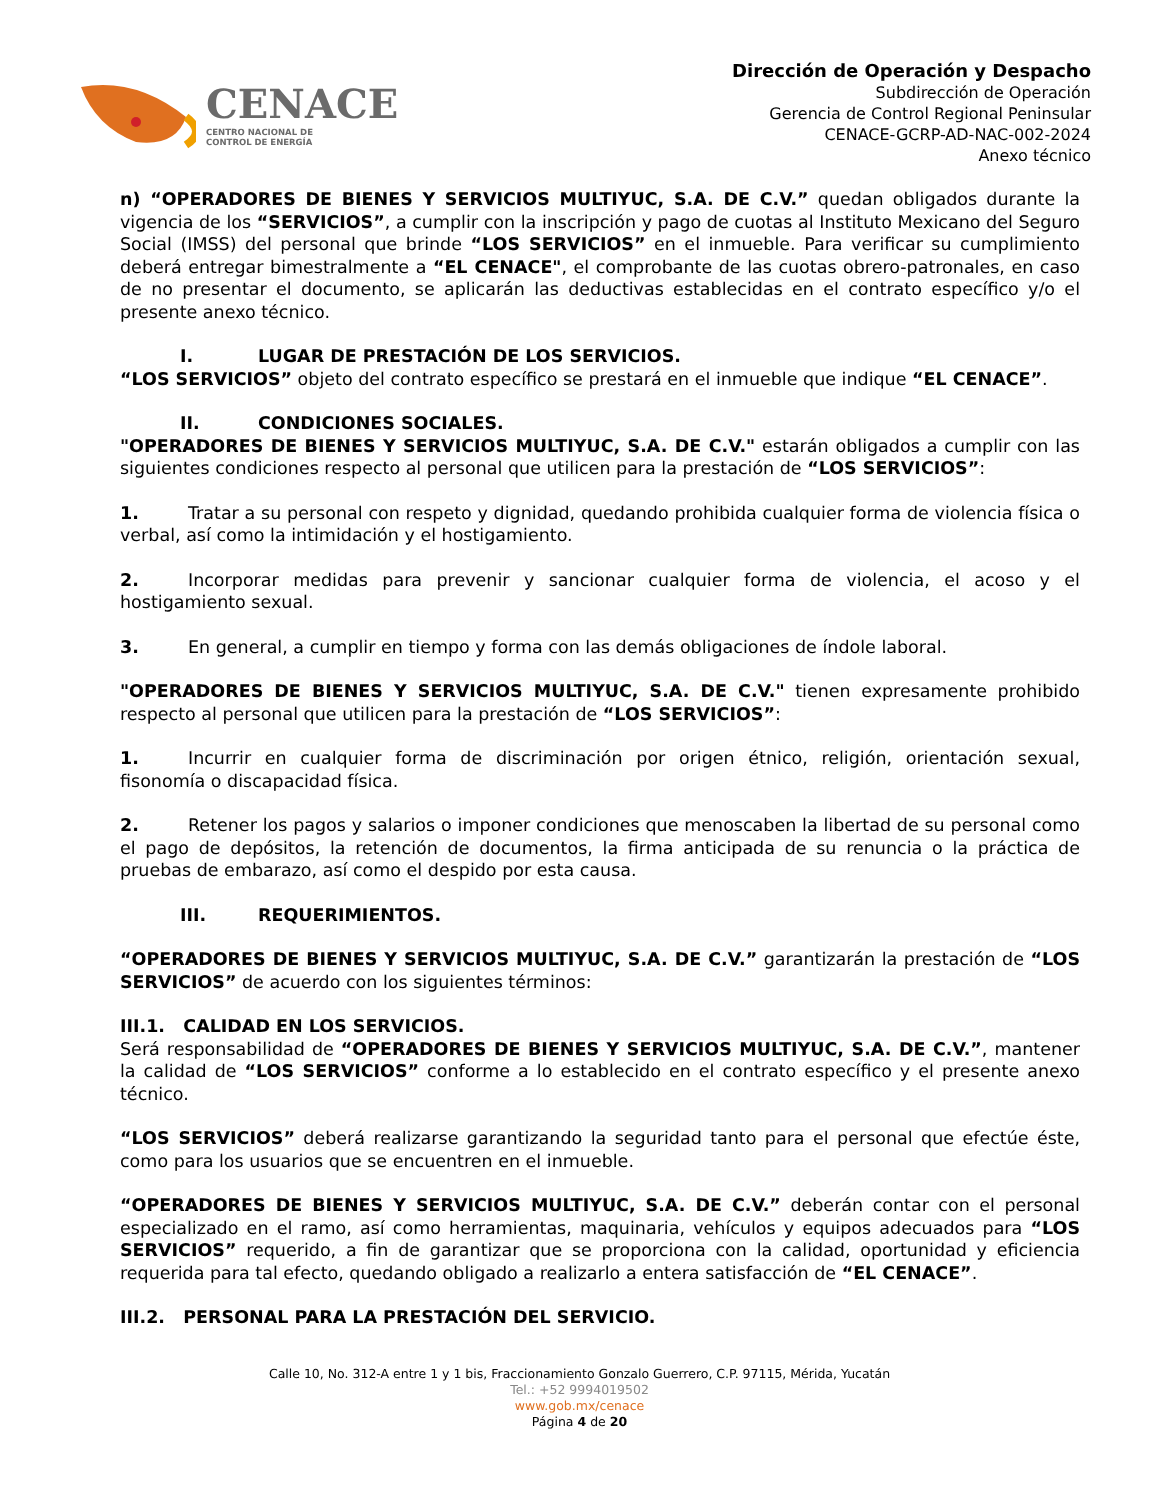CENACE
CENTRO NACIONAL DE
CONTROL DE ENERGÍA
Dirección de Operación y Despacho
Subdirección de Operación
Gerencia de Control Regional Peninsular
CENACE-GCRP-AD-NAC-002-2024
Anexo técnico
n) “OPERADORES DE BIENES Y SERVICIOS MULTIYUC, S.A. DE C.V.” quedan obligados durante la vigencia de los “SERVICIOS”, a cumplir con la inscripción y pago de cuotas al Instituto Mexicano del Seguro Social (IMSS) del personal que brinde “LOS SERVICIOS” en el inmueble. Para verificar su cumplimiento deberá entregar bimestralmente a “EL CENACE", el comprobante de las cuotas obrero-patronales, en caso de no presentar el documento, se aplicarán las deductivas establecidas en el contrato específico y/o el presente anexo técnico.
I. LUGAR DE PRESTACIÓN DE LOS SERVICIOS.
“LOS SERVICIOS” objeto del contrato específico se prestará en el inmueble que indique “EL CENACE”.
II. CONDICIONES SOCIALES.
"OPERADORES DE BIENES Y SERVICIOS MULTIYUC, S.A. DE C.V." estarán obligados a cumplir con las siguientes condiciones respecto al personal que utilicen para la prestación de “LOS SERVICIOS”:
1. Tratar a su personal con respeto y dignidad, quedando prohibida cualquier forma de violencia física o verbal, así como la intimidación y el hostigamiento.
2. Incorporar medidas para prevenir y sancionar cualquier forma de violencia, el acoso y el hostigamiento sexual.
3. En general, a cumplir en tiempo y forma con las demás obligaciones de índole laboral.
"OPERADORES DE BIENES Y SERVICIOS MULTIYUC, S.A. DE C.V." tienen expresamente prohibido respecto al personal que utilicen para la prestación de “LOS SERVICIOS”:
1. Incurrir en cualquier forma de discriminación por origen étnico, religión, orientación sexual, fisonomía o discapacidad física.
2. Retener los pagos y salarios o imponer condiciones que menoscaben la libertad de su personal como el pago de depósitos, la retención de documentos, la firma anticipada de su renuncia o la práctica de pruebas de embarazo, así como el despido por esta causa.
III. REQUERIMIENTOS.
“OPERADORES DE BIENES Y SERVICIOS MULTIYUC, S.A. DE C.V.” garantizarán la prestación de “LOS SERVICIOS” de acuerdo con los siguientes términos:
III.1. CALIDAD EN LOS SERVICIOS.
Será responsabilidad de “OPERADORES DE BIENES Y SERVICIOS MULTIYUC, S.A. DE C.V.”, mantener la calidad de “LOS SERVICIOS” conforme a lo establecido en el contrato específico y el presente anexo técnico.
“LOS SERVICIOS” deberá realizarse garantizando la seguridad tanto para el personal que efectúe éste, como para los usuarios que se encuentren en el inmueble.
“OPERADORES DE BIENES Y SERVICIOS MULTIYUC, S.A. DE C.V.” deberán contar con el personal especializado en el ramo, así como herramientas, maquinaria, vehículos y equipos adecuados para “LOS SERVICIOS” requerido, a fin de garantizar que se proporciona con la calidad, oportunidad y eficiencia requerida para tal efecto, quedando obligado a realizarlo a entera satisfacción de “EL CENACE”.
III.2. PERSONAL PARA LA PRESTACIÓN DEL SERVICIO.
Calle 10, No. 312-A entre 1 y 1 bis, Fraccionamiento Gonzalo Guerrero, C.P. 97115, Mérida, Yucatán
Tel.: +52 9994019502
www.gob.mx/cenace
Página 4 de 20